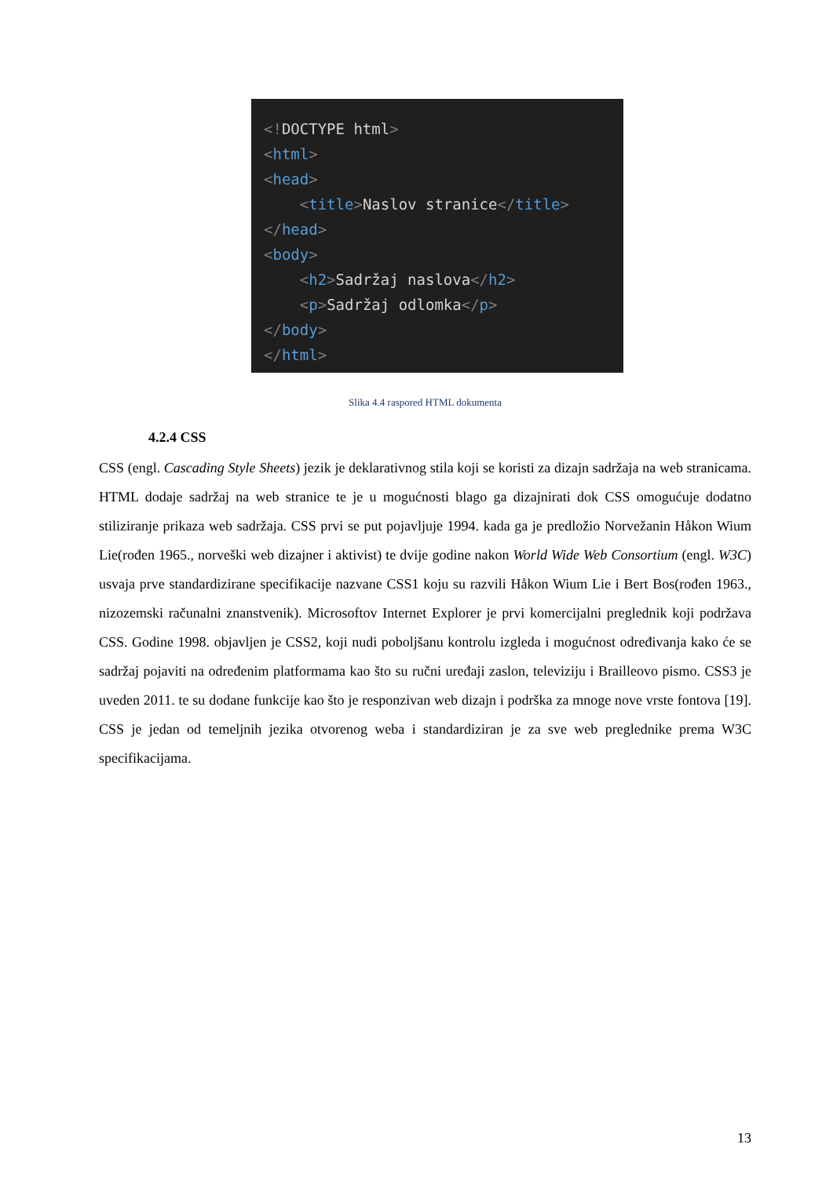<!DOCTYPE html> <html> <head> <title>Naslov stranice</title> </head> <body> <h2>Sadržaj naslova</h2> <p>Sadržaj odlomka</p> </body> </html>
Slika 4.4 raspored HTML dokumenta
4.2.4 CSS
CSS (engl. Cascading Style Sheets) jezik je deklarativnog stila koji se koristi za dizajn sadržaja na web stranicama. HTML dodaje sadržaj na web stranice te je u mogućnosti blago ga dizajnirati dok CSS omogućuje dodatno stiliziranje prikaza web sadržaja. CSS prvi se put pojavljuje 1994. kada ga je predložio Norvežanin Håkon Wium Lie(rođen 1965., norveški web dizajner i aktivist) te dvije godine nakon World Wide Web Consortium (engl. W3C) usvaja prve standardizirane specifikacije nazvane CSS1 koju su razvili Håkon Wium Lie i Bert Bos(rođen 1963., nizozemski računalni znanstvenik). Microsoftov Internet Explorer je prvi komercijalni preglednik koji podržava CSS. Godine 1998. objavljen je CSS2, koji nudi poboljšanu kontrolu izgleda i mogućnost određivanja kako će se sadržaj pojaviti na određenim platformama kao što su ručni uređaji zaslon, televiziju i Brailleovo pismo. CSS3 je uveden 2011. te su dodane funkcije kao što je responzivan web dizajn i podrška za mnoge nove vrste fontova [19]. CSS je jedan od temeljnih jezika otvorenog weba i standardiziran je za sve web preglednike prema W3C specifikacijama.
13